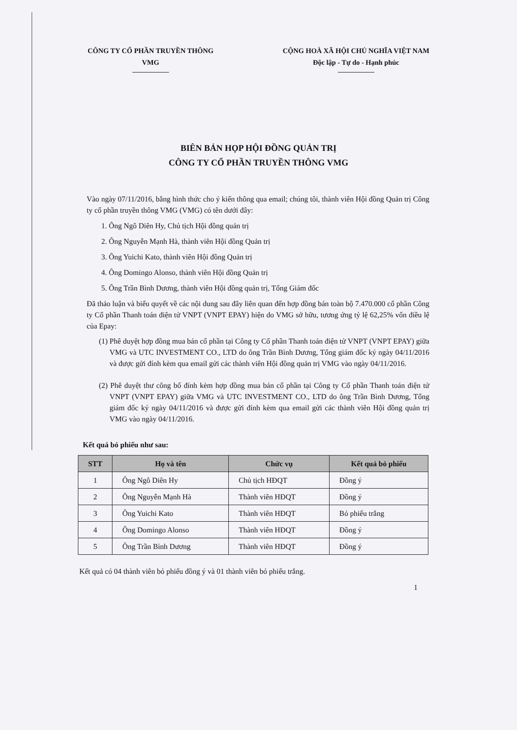CÔNG TY CỔ PHẦN TRUYỀN THÔNG
VMG
CỘNG HOÀ XÃ HỘI CHỦ NGHĨA VIỆT NAM
Độc lập - Tự do - Hạnh phúc
BIÊN BẢN HỌP HỘI ĐỒNG QUẢN TRỊ
CÔNG TY CỔ PHẦN TRUYỀN THÔNG VMG
Vào ngày 07/11/2016, bằng hình thức cho ý kiến thông qua email; chúng tôi, thành viên Hội đồng Quản trị Công ty cổ phần truyền thông VMG (VMG) có tên dưới đây:
1. Ông Ngô Diên Hy, Chủ tịch Hội đồng quản trị
2. Ông Nguyễn Mạnh Hà, thành viên Hội đồng Quản trị
3. Ông Yuichi Kato, thành viên Hội đồng Quản trị
4. Ông Domingo Alonso, thành viên Hội đồng Quản trị
5. Ông Trần Bình Dương, thành viên Hội đồng quản trị, Tổng Giám đốc
Đã thảo luận và biểu quyết về các nội dung sau đây liên quan đến hợp đồng bán toàn bộ 7.470.000 cổ phần Công ty Cổ phần Thanh toán điện tử VNPT (VNPT EPAY) hiện do VMG sở hữu, tương ứng tỷ lệ 62,25% vốn điều lệ của Epay:
(1) Phê duyệt hợp đồng mua bán cổ phần tại Công ty Cổ phần Thanh toán điện tử VNPT (VNPT EPAY) giữa VMG và UTC INVESTMENT CO., LTD do ông Trần Bình Dương, Tổng giám đốc ký ngày 04/11/2016 và được gửi đính kèm qua email gửi các thành viên Hội đồng quản trị VMG vào ngày 04/11/2016.
(2) Phê duyệt thư công bố đính kèm hợp đồng mua bán cổ phần tại Công ty Cổ phần Thanh toán điện tử VNPT (VNPT EPAY) giữa VMG và UTC INVESTMENT CO., LTD do ông Trần Bình Dương, Tổng giám đốc ký ngày 04/11/2016 và được gửi đính kèm qua email gửi các thành viên Hội đồng quản trị VMG vào ngày 04/11/2016.
Kết quả bỏ phiếu như sau:
| STT | Họ và tên | Chức vụ | Kết quả bỏ phiếu |
| --- | --- | --- | --- |
| 1 | Ông Ngô Diên Hy | Chủ tịch HĐQT | Đồng ý |
| 2 | Ông Nguyễn Mạnh Hà | Thành viên HĐQT | Đồng ý |
| 3 | Ông Yuichi Kato | Thành viên HĐQT | Bỏ phiếu trắng |
| 4 | Ông Domingo Alonso | Thành viên HĐQT | Đồng ý |
| 5 | Ông Trần Bình Dương | Thành viên HĐQT | Đồng ý |
Kết quả có 04 thành viên bỏ phiếu đồng ý và 01 thành viên bỏ phiếu trắng.
1